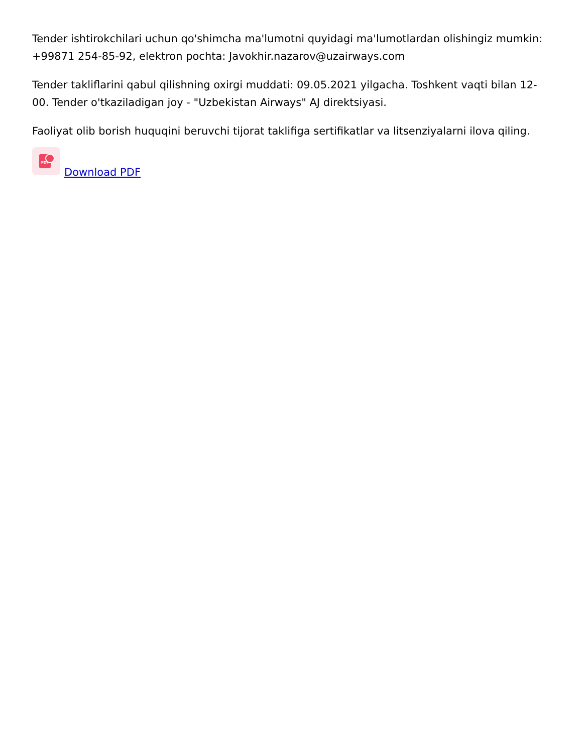Tender ishtirokchilari uchun qo'shimcha ma'lumotni quyidagi ma'lumotlardan olishingiz mumkin: +99871 254-85-92, elektron pochta: Javokhir.nazarov@uzairways.com
Tender takliflarini qabul qilishning oxirgi muddati: 09.05.2021 yilgacha. Toshkent vaqti bilan 12-00. Tender o'tkaziladigan joy - "Uzbekistan Airways" AJ direktsiyasi.
Faoliyat olib borish huquqini beruvchi tijorat taklifiga sertifikatlar va litsenziyalarni ilova qiling.
PDF
Download PDF